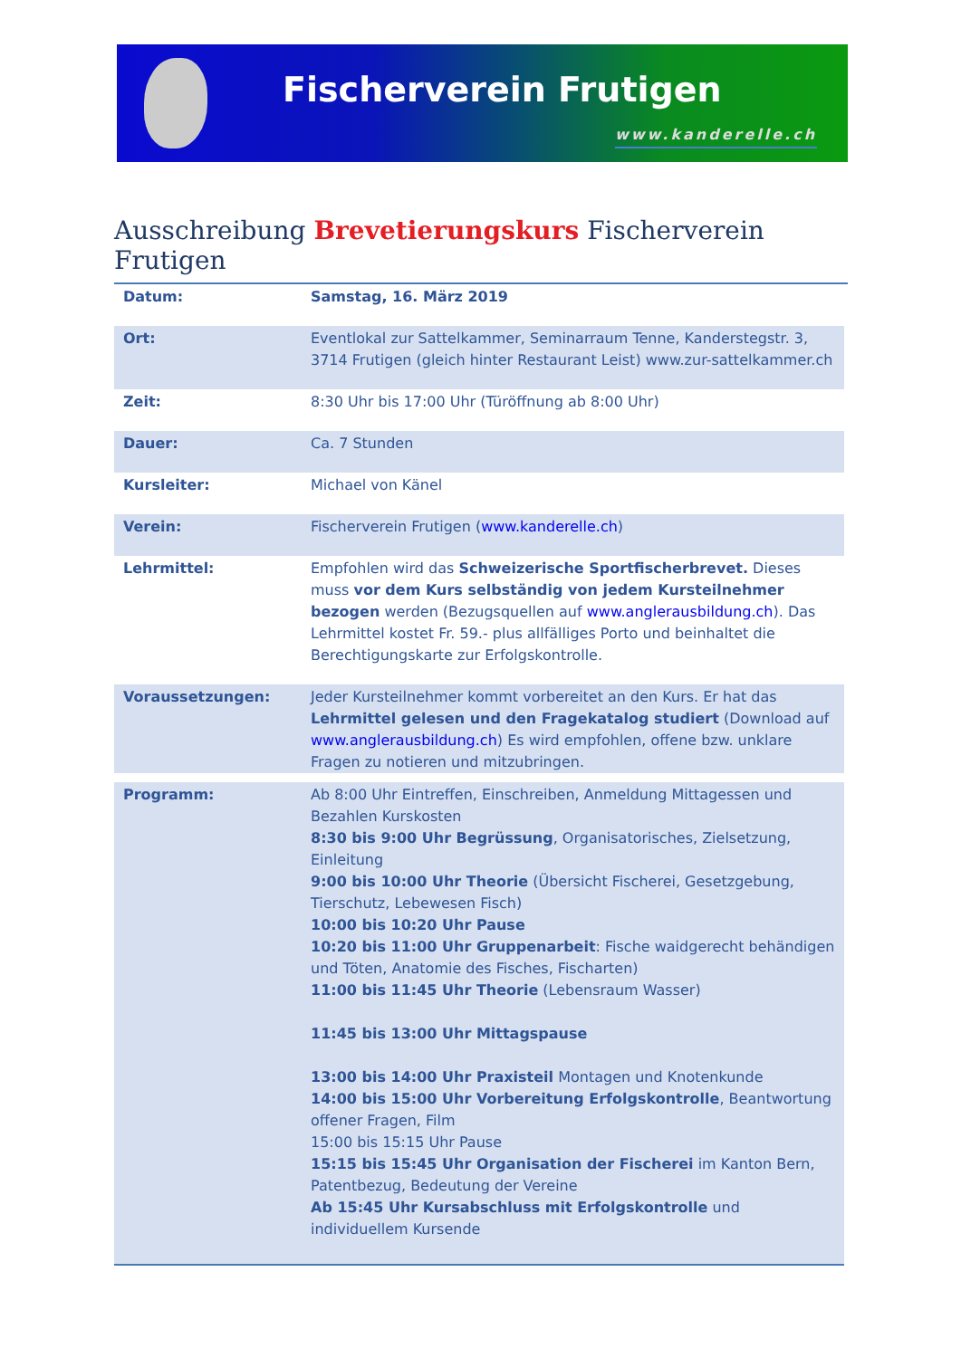Fischerverein Frutigen
www.kanderelle.ch
Ausschreibung Brevetierungskurs Fischerverein Frutigen
| Datum: | Samstag, 16. März 2019 |
| Ort: | Eventlokal zur Sattelkammer, Seminarraum Tenne, Kanderstegstr. 3, 3714 Frutigen (gleich hinter Restaurant Leist) www.zur-sattelkammer.ch |
| Zeit: | 8:30 Uhr bis 17:00 Uhr (Türöffnung ab 8:00 Uhr) |
| Dauer: | Ca. 7 Stunden |
| Kursleiter: | Michael von Känel |
| Verein: | Fischerverein Frutigen ( www.kanderelle.ch ) |
| Lehrmittel: | Empfohlen wird das Schweizerische Sportfischerbrevet. Dieses muss vor dem Kurs selbständig von jedem Kursteilnehmer bezogen werden (Bezugsquellen auf www.anglerausbildung.ch ). Das Lehrmittel kostet Fr. 59.- plus allfälliges Porto und beinhaltet die Berechtigungskarte zur Erfolgskontrolle. |
| Voraussetzungen: | Jeder Kursteilnehmer kommt vorbereitet an den Kurs. Er hat das Lehrmittel gelesen und den Fragekatalog studiert (Download auf www.anglerausbildung.ch ) Es wird empfohlen, offene bzw. unklare Fragen zu notieren und mitzubringen. |
| Programm: | Ab 8:00 Uhr Eintreffen, Einschreiben, Anmeldung Mittagessen und Bezahlen Kurskosten 8:30 bis 9:00 Uhr Begrüssung , Organisatorisches, Zielsetzung, Einleitung 9:00 bis 10:00 Uhr Theorie (Übersicht Fischerei, Gesetzgebung, Tierschutz, Lebewesen Fisch) 10:00 bis 10:20 Uhr Pause 10:20 bis 11:00 Uhr Gruppenarbeit : Fische waidgerecht behändigen und Töten, Anatomie des Fisches, Fischarten) 11:00 bis 11:45 Uhr Theorie (Lebensraum Wasser) 11:45 bis 13:00 Uhr Mittagspause 13:00 bis 14:00 Uhr Praxisteil Montagen und Knotenkunde 14:00 bis 15:00 Uhr Vorbereitung Erfolgskontrolle , Beantwortung offener Fragen, Film 15:00 bis 15:15 Uhr Pause 15:15 bis 15:45 Uhr Organisation der Fischerei im Kanton Bern, Patentbezug, Bedeutung der Vereine Ab 15:45 Uhr Kursabschluss mit Erfolgskontrolle und individuellem Kursende |